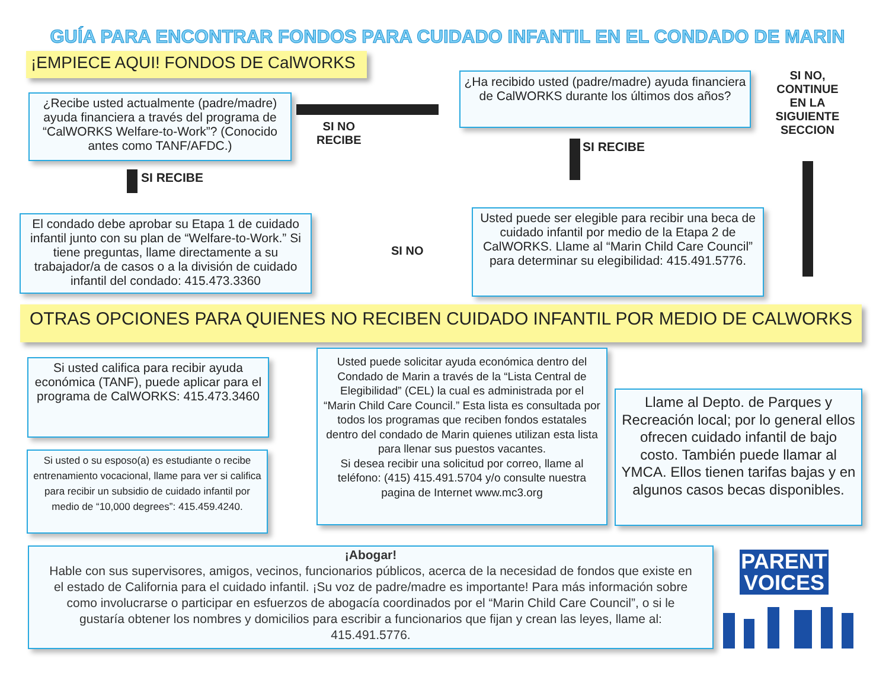GUÍA PARA ENCONTRAR FONDOS PARA CUIDADO INFANTIL EN EL CONDADO DE MARIN
¡EMPIECE AQUI! FONDOS DE CalWORKS
¿Recibe usted actualmente (padre/madre) ayuda financiera a través del programa de “CalWORKS Welfare-to-Work”? (Conocido antes como TANF/AFDC.)
SI NO
RECIBE
¿Ha recibido usted (padre/madre) ayuda financiera de CalWORKS durante los últimos dos años?
SI NO, CONTINUE EN LA SIGUIENTE SECCION
SI RECIBE
SI RECIBE
El condado debe aprobar su Etapa 1 de cuidado infantil junto con su plan de “Welfare-to-Work.” Si tiene preguntas, llame directamente a su trabajador/a de casos o a la división de cuidado infantil del condado: 415.473.3360
SI NO
Usted puede ser elegible para recibir una beca de cuidado infantil por medio de la Etapa 2 de CalWORKS. Llame al “Marin Child Care Council” para determinar su elegibilidad: 415.491.5776.
OTRAS OPCIONES PARA QUIENES NO RECIBEN CUIDADO INFANTIL POR MEDIO DE CALWORKS
Si usted califica para recibir ayuda económica (TANF), puede aplicar para el programa de CalWORKS: 415.473.3460
Si usted o su esposo(a) es estudiante o recibe entrenamiento vocacional, llame para ver si califica para recibir un subsidio de cuidado infantil por medio de “10,000 degrees”: 415.459.4240.
Usted puede solicitar ayuda económica dentro del Condado de Marin a través de la “Lista Central de Elegibilidad” (CEL) la cual es administrada por el “Marin Child Care Council.” Esta lista es consultada por todos los programas que reciben fondos estatales dentro del condado de Marin quienes utilizan esta lista para llenar sus puestos vacantes.
Si desea recibir una solicitud por correo, llame al teléfono: (415) 415.491.5704 y/o consulte nuestra pagina de Internet www.mc3.org
Llame al Depto. de Parques y Recreación local; por lo general ellos ofrecen cuidado infantil de bajo costo. También puede llamar al YMCA. Ellos tienen tarifas bajas y en algunos casos becas disponibles.
¡Abogar!
Hable con sus supervisores, amigos, vecinos, funcionarios públicos, acerca de la necesidad de fondos que existe en el estado de California para el cuidado infantil. ¡Su voz de padre/madre es importante! Para más información sobre como involucrarse o participar en esfuerzos de abogacía coordinados por el “Marin Child Care Council”, o si le gustaría obtener los nombres y domicilios para escribir a funcionarios que fijan y crean las leyes, llame al: 415.491.5776.
PARENT VOICES